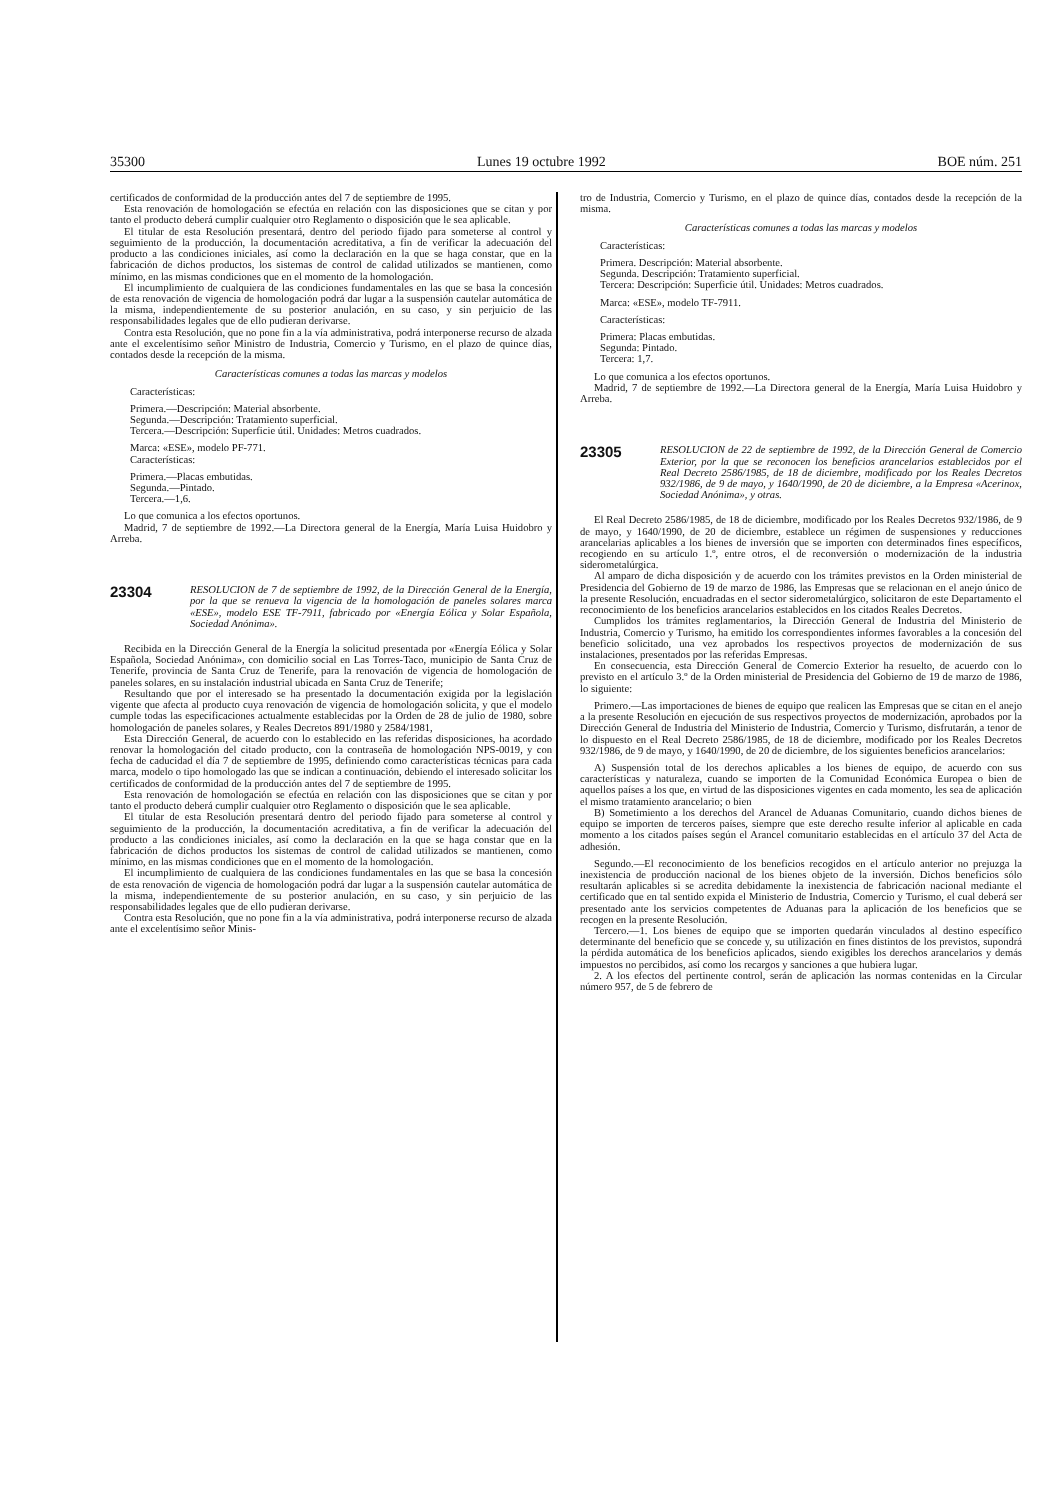35300 Lunes 19 octubre 1992 BOE núm. 251
certificados de conformidad de la producción antes del 7 de septiembre de 1995.
Esta renovación de homologación se efectúa en relación con las disposiciones que se citan y por tanto el producto deberá cumplir cualquier otro Reglamento o disposición que le sea aplicable.
El titular de esta Resolución presentará, dentro del periodo fijado para someterse al control y seguimiento de la producción, la documentación acreditativa, a fin de verificar la adecuación del producto a las condiciones iniciales, así como la declaración en la que se haga constar, que en la fabricación de dichos productos, los sistemas de control de calidad utilizados se mantienen, como mínimo, en las mismas condiciones que en el momento de la homologación.
El incumplimiento de cualquiera de las condiciones fundamentales en las que se basa la concesión de esta renovación de vigencia de homologación podrá dar lugar a la suspensión cautelar automática de la misma, independientemente de su posterior anulación, en su caso, y sin perjuicio de las responsabilidades legales que de ello pudieran derivarse.
Contra esta Resolución, que no pone fin a la vía administrativa, podrá interponerse recurso de alzada ante el excelentísimo señor Ministro de Industria, Comercio y Turismo, en el plazo de quince días, contados desde la recepción de la misma.
Características comunes a todas las marcas y modelos
Características:
Primera.—Descripción: Material absorbente.
Segunda.—Descripción: Tratamiento superficial.
Tercera.—Descripción: Superficie útil. Unidades: Metros cuadrados.
Marca: «ESE», modelo PF-771.
Características:
Primera.—Placas embutidas.
Segunda.—Pintado.
Tercera.—1,6.
Lo que comunica a los efectos oportunos.
Madrid, 7 de septiembre de 1992.—La Directora general de la Energía, María Luisa Huidobro y Arreba.
23304 RESOLUCION de 7 de septiembre de 1992, de la Dirección General de la Energía, por la que se renueva la vigencia de la homologación de paneles solares marca «ESE», modelo ESE TF-7911, fabricado por «Energía Eólica y Solar Española, Sociedad Anónima».
Recibida en la Dirección General de la Energía la solicitud presentada por «Energía Eólica y Solar Española, Sociedad Anónima», con domicilio social en Las Torres-Taco, municipio de Santa Cruz de Tenerife, provincia de Santa Cruz de Tenerife, para la renovación de vigencia de homologación de paneles solares, en su instalación industrial ubicada en Santa Cruz de Tenerife;
Resultando que por el interesado se ha presentado la documentación exigida por la legislación vigente que afecta al producto cuya renovación de vigencia de homologación solicita, y que el modelo cumple todas las especificaciones actualmente establecidas por la Orden de 28 de julio de 1980, sobre homologación de paneles solares, y Reales Decretos 891/1980 y 2584/1981,
Esta Dirección General, de acuerdo con lo establecido en las referidas disposiciones, ha acordado renovar la homologación del citado producto, con la contraseña de homologación NPS-0019, y con fecha de caducidad el día 7 de septiembre de 1995, definiendo como características técnicas para cada marca, modelo o tipo homologado las que se indican a continuación, debiendo el interesado solicitar los certificados de conformidad de la producción antes del 7 de septiembre de 1995.
Esta renovación de homologación se efectúa en relación con las disposiciones que se citan y por tanto el producto deberá cumplir cualquier otro Reglamento o disposición que le sea aplicable.
El titular de esta Resolución presentará dentro del periodo fijado para someterse al control y seguimiento de la producción, la documentación acreditativa, a fin de verificar la adecuación del producto a las condiciones iniciales, así como la declaración en la que se haga constar que en la fabricación de dichos productos los sistemas de control de calidad utilizados se mantienen, como mínimo, en las mismas condiciones que en el momento de la homologación.
El incumplimiento de cualquiera de las condiciones fundamentales en las que se basa la concesión de esta renovación de vigencia de homologación podrá dar lugar a la suspensión cautelar automática de la misma, independientemente de su posterior anulación, en su caso, y sin perjuicio de las responsabilidades legales que de ello pudieran derivarse.
Contra esta Resolución, que no pone fin a la vía administrativa, podrá interponerse recurso de alzada ante el excelentísimo señor Minis-
tro de Industria, Comercio y Turismo, en el plazo de quince días, contados desde la recepción de la misma.
Características comunes a todas las marcas y modelos
Características:
Primera. Descripción: Material absorbente.
Segunda. Descripción: Tratamiento superficial.
Tercera: Descripción: Superficie útil. Unidades: Metros cuadrados.
Marca: «ESE», modelo TF-7911.
Características:
Primera: Placas embutidas.
Segunda: Pintado.
Tercera: 1,7.
Lo que comunica a los efectos oportunos.
Madrid, 7 de septiembre de 1992.—La Directora general de la Energía, María Luisa Huidobro y Arreba.
23305 RESOLUCION de 22 de septiembre de 1992, de la Dirección General de Comercio Exterior, por la que se reconocen los beneficios arancelarios establecidos por el Real Decreto 2586/1985, de 18 de diciembre, modificado por los Reales Decretos 932/1986, de 9 de mayo, y 1640/1990, de 20 de diciembre, a la Empresa «Acerinox, Sociedad Anónima», y otras.
El Real Decreto 2586/1985, de 18 de diciembre, modificado por los Reales Decretos 932/1986, de 9 de mayo, y 1640/1990, de 20 de diciembre, establece un régimen de suspensiones y reducciones arancelarias aplicables a los bienes de inversión que se importen con determinados fines específicos, recogiendo en su artículo 1.º, entre otros, el de reconversión o modernización de la industria siderometalúrgica.
Al amparo de dicha disposición y de acuerdo con los trámites previstos en la Orden ministerial de Presidencia del Gobierno de 19 de marzo de 1986, las Empresas que se relacionan en el anejo único de la presente Resolución, encuadradas en el sector siderometalúrgico, solicitaron de este Departamento el reconocimiento de los beneficios arancelarios establecidos en los citados Reales Decretos.
Cumplidos los trámites reglamentarios, la Dirección General de Industria del Ministerio de Industria, Comercio y Turismo, ha emitido los correspondientes informes favorables a la concesión del beneficio solicitado, una vez aprobados los respectivos proyectos de modernización de sus instalaciones, presentados por las referidas Empresas.
En consecuencia, esta Dirección General de Comercio Exterior ha resuelto, de acuerdo con lo previsto en el artículo 3.º de la Orden ministerial de Presidencia del Gobierno de 19 de marzo de 1986, lo siguiente:
Primero.—Las importaciones de bienes de equipo que realicen las Empresas que se citan en el anejo a la presente Resolución en ejecución de sus respectivos proyectos de modernización, aprobados por la Dirección General de Industria del Ministerio de Industria, Comercio y Turismo, disfrutarán, a tenor de lo dispuesto en el Real Decreto 2586/1985, de 18 de diciembre, modificado por los Reales Decretos 932/1986, de 9 de mayo, y 1640/1990, de 20 de diciembre, de los siguientes beneficios arancelarios:
A) Suspensión total de los derechos aplicables a los bienes de equipo, de acuerdo con sus características y naturaleza, cuando se importen de la Comunidad Económica Europea o bien de aquellos países a los que, en virtud de las disposiciones vigentes en cada momento, les sea de aplicación el mismo tratamiento arancelario; o bien
B) Sometimiento a los derechos del Arancel de Aduanas Comunitario, cuando dichos bienes de equipo se importen de terceros países, siempre que este derecho resulte inferior al aplicable en cada momento a los citados países según el Arancel comunitario establecidas en el artículo 37 del Acta de adhesión.
Segundo.—El reconocimiento de los beneficios recogidos en el artículo anterior no prejuzga la inexistencia de producción nacional de los bienes objeto de la inversión. Dichos beneficios sólo resultarán aplicables si se acredita debidamente la inexistencia de fabricación nacional mediante el certificado que en tal sentido expida el Ministerio de Industria, Comercio y Turismo, el cual deberá ser presentado ante los servicios competentes de Aduanas para la aplicación de los beneficios que se recogen en la presente Resolución.
Tercero.—1. Los bienes de equipo que se importen quedarán vinculados al destino específico determinante del beneficio que se concede y, su utilización en fines distintos de los previstos, supondrá la pérdida automática de los beneficios aplicados, siendo exigibles los derechos arancelarios y demás impuestos no percibidos, así como los recargos y sanciones a que hubiera lugar.
2. A los efectos del pertinente control, serán de aplicación las normas contenidas en la Circular número 957, de 5 de febrero de